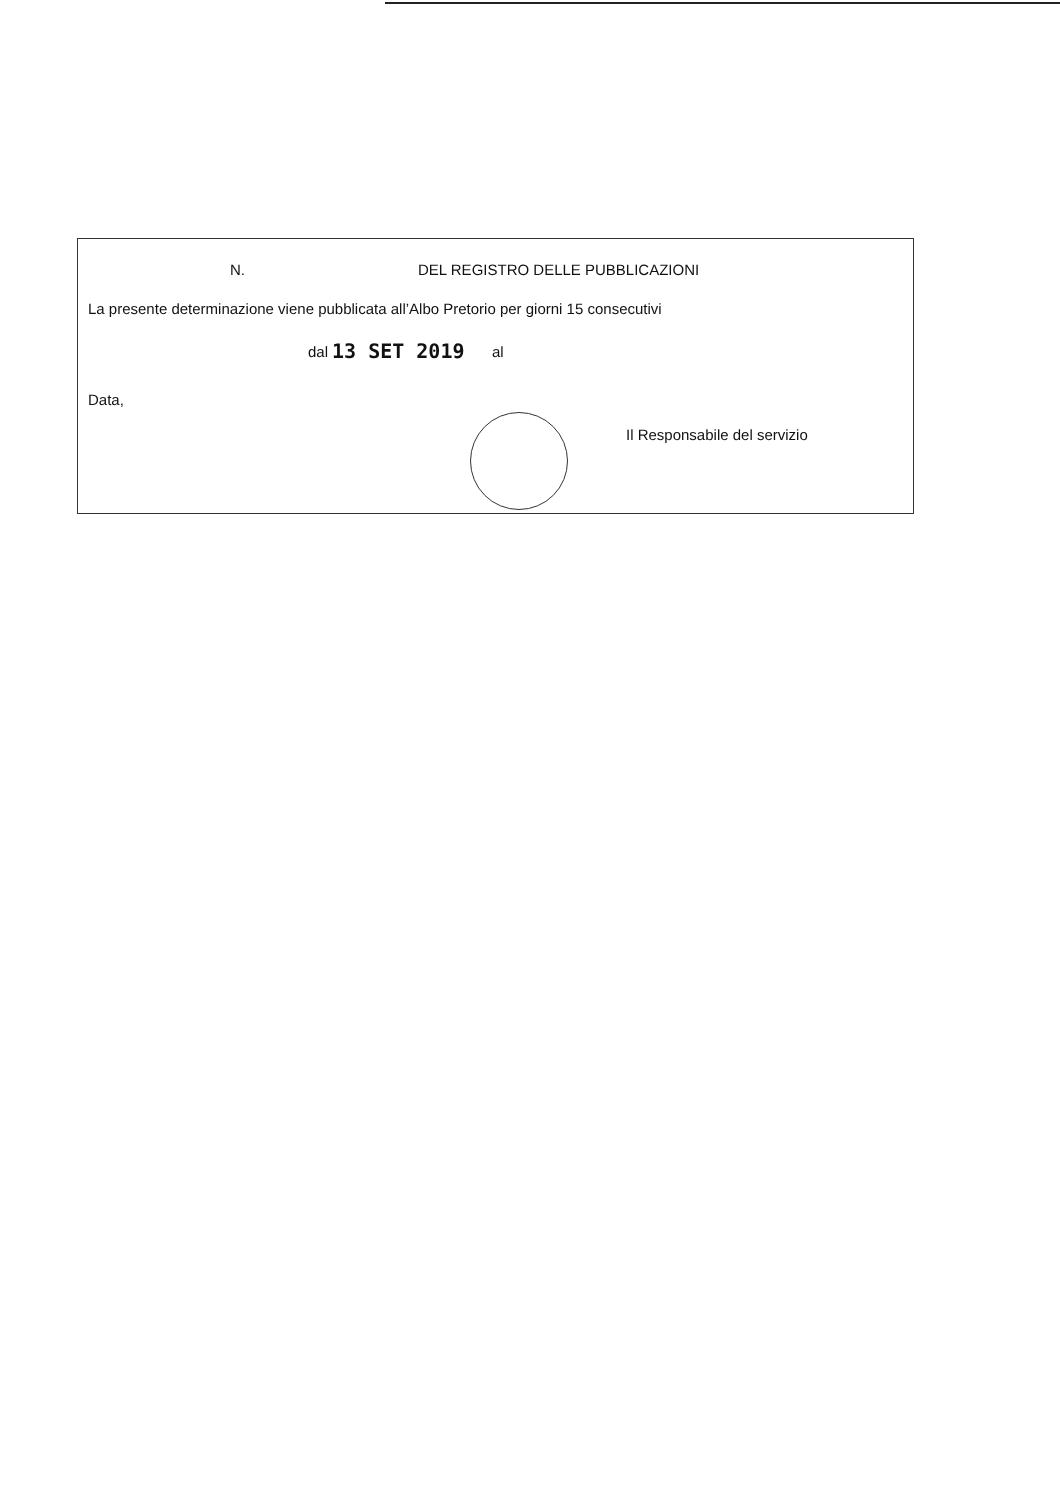N. DEL REGISTRO DELLE PUBBLICAZIONI
La presente determinazione viene pubblicata all’Albo Pretorio per giorni 15 consecutivi
dal 13 SET 2019 al
Data,
Il Responsabile del servizio